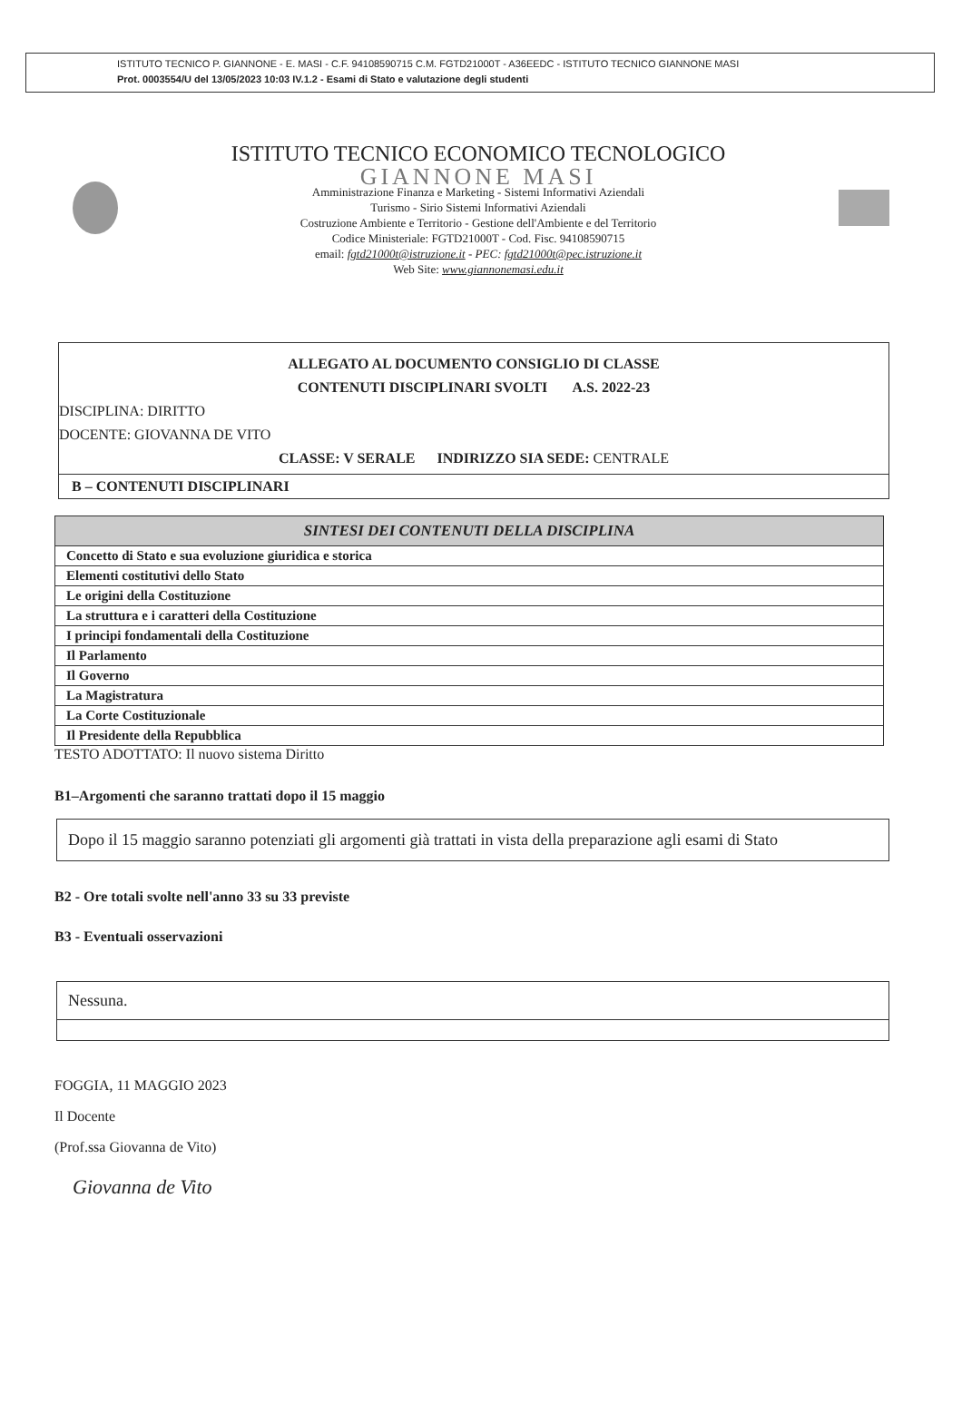ISTITUTO TECNICO P. GIANNONE - E. MASI - C.F. 94108590715 C.M. FGTD21000T - A36EEDC - ISTITUTO TECNICO GIANNONE MASI
Prot. 0003554/U del 13/05/2023 10:03 IV.1.2 - Esami di Stato e valutazione degli studenti
ISTITUTO TECNICO ECONOMICO TECNOLOGICO
GIANNONE MASI
Amministrazione Finanza e Marketing - Sistemi Informativi Aziendali
Turismo - Sirio Sistemi Informativi Aziendali
Costruzione Ambiente e Territorio - Gestione dell'Ambiente e del Territorio
Codice Ministeriale: FGTD21000T - Cod. Fisc. 94108590715
email: fgtd21000t@istruzione.it - PEC: fgtd21000t@pec.istruzione.it
Web Site: www.giannonemasi.edu.it
ALLEGATO AL DOCUMENTO CONSIGLIO DI CLASSE
CONTENUTI DISCIPLINARI SVOLTI A.S. 2022-23
DISCIPLINA: DIRITTO
DOCENTE: GIOVANNA DE VITO
CLASSE: V SERALE INDIRIZZO SIA SEDE: CENTRALE
B – CONTENUTI DISCIPLINARI
| SINTESI DEI CONTENUTI DELLA DISCIPLINA |
| --- |
| Concetto di Stato e sua evoluzione giuridica e storica |
| Elementi costitutivi dello Stato |
| Le origini della Costituzione |
| La struttura e i caratteri della Costituzione |
| I principi fondamentali della Costituzione |
| Il Parlamento |
| Il Governo |
| La Magistratura |
| La Corte Costituzionale |
| Il Presidente della Repubblica |
TESTO ADOTTATO: Il nuovo sistema Diritto
B1–Argomenti che saranno trattati dopo il 15 maggio
Dopo il 15 maggio saranno potenziati gli argomenti già trattati in vista della preparazione agli esami di Stato
B2 - Ore totali svolte nell'anno 33 su 33 previste
B3 - Eventuali osservazioni
Nessuna.
FOGGIA, 11 MAGGIO 2023
Il Docente
(Prof.ssa Giovanna de Vito)
Giovanna de Vito